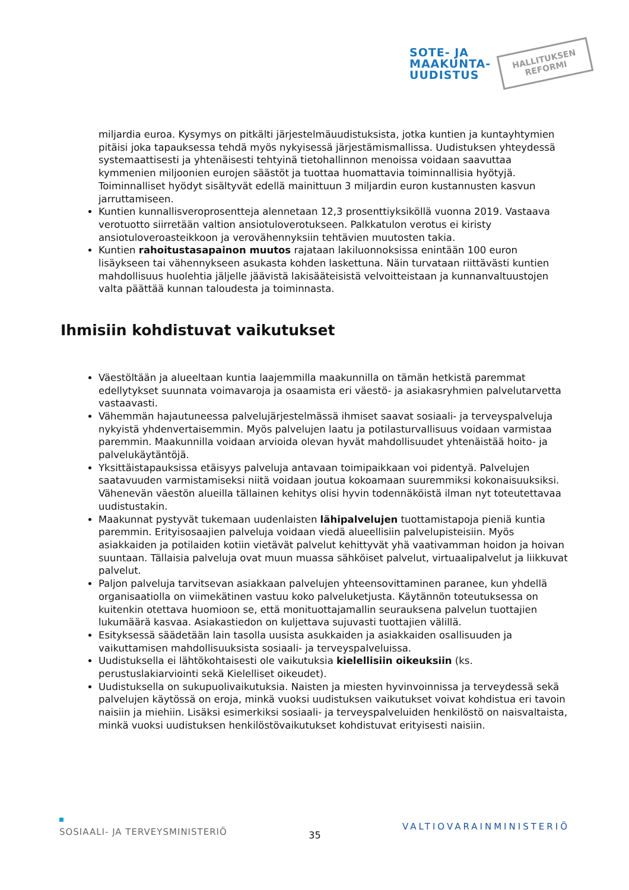SOTE- JA
MAAKUNTA-
UUDISTUS
HALLITUKSEN
REFORMI
miljardia euroa. Kysymys on pitkälti järjestelmäuudistuksista, jotka kuntien ja kuntayhtymien pitäisi joka tapauksessa tehdä myös nykyisessä järjestämismallissa. Uudistuksen yhteydessä systemaattisesti ja yhtenäisesti tehtyinä tietohallinnon menoissa voidaan saavuttaa kymmenien miljoonien eurojen säästöt ja tuottaa huomattavia toiminnallisia hyötyjä. Toiminnalliset hyödyt sisältyvät edellä mainittuun 3 miljardin euron kustannusten kasvun jarruttamiseen.
Kuntien kunnallisveroprosentteja alennetaan 12,3 prosenttiyksiköllä vuonna 2019. Vastaava verotuotto siirretään valtion ansiotuloverotukseen. Palkkatulon verotus ei kiristy ansiotuloveroasteikkoon ja verovähennyksiin tehtävien muutosten takia.
Kuntien rahoitustasapainon muutos rajataan lakiluonnoksissa enintään 100 euron lisäykseen tai vähennykseen asukasta kohden laskettuna. Näin turvataan riittävästi kuntien mahdollisuus huolehtia jäljelle jäävistä lakisääteisistä velvoitteistaan ja kunnanvaltuustojen valta päättää kunnan taloudesta ja toiminnasta.
Ihmisiin kohdistuvat vaikutukset
Väestöltään ja alueeltaan kuntia laajemmilla maakunnilla on tämän hetkistä paremmat edellytykset suunnata voimavaroja ja osaamista eri väestö- ja asiakasryhmien palvelutarvetta vastaavasti.
Vähemmän hajautuneessa palvelujärjestelmässä ihmiset saavat sosiaali- ja terveyspalveluja nykyistä yhdenvertaisemmin. Myös palvelujen laatu ja potilasturvallisuus voidaan varmistaa paremmin. Maakunnilla voidaan arvioida olevan hyvät mahdollisuudet yhtenäistää hoito- ja palvelukäytäntöjä.
Yksittäistapauksissa etäisyys palveluja antavaan toimipaikkaan voi pidentyä. Palvelujen saatavuuden varmistamiseksi niitä voidaan joutua kokoamaan suuremmiksi kokonaisuuksiksi. Vähenevän väestön alueilla tällainen kehitys olisi hyvin todennäköistä ilman nyt toteutettavaa uudistustakin.
Maakunnat pystyvät tukemaan uudenlaisten lähipalvelujen tuottamistapoja pieniä kuntia paremmin. Erityisosaajien palveluja voidaan viedä alueellisiin palvelupisteisiin. Myös asiakkaiden ja potilaiden kotiin vietävät palvelut kehittyvät yhä vaativamman hoidon ja hoivan suuntaan. Tällaisia palveluja ovat muun muassa sähköiset palvelut, virtuaalipalvelut ja liikkuvat palvelut.
Paljon palveluja tarvitsevan asiakkaan palvelujen yhteensovittaminen paranee, kun yhdellä organisaatiolla on viimekätinen vastuu koko palveluketjusta. Käytännön toteutuksessa on kuitenkin otettava huomioon se, että monituottajamallin seurauksena palvelun tuottajien lukumäärä kasvaa. Asiakastiedon on kuljettava sujuvasti tuottajien välillä.
Esityksessä säädetään lain tasolla uusista asukkaiden ja asiakkaiden osallisuuden ja vaikuttamisen mahdollisuuksista sosiaali- ja terveyspalveluissa.
Uudistuksella ei lähtökohtaisesti ole vaikutuksia kielellisiin oikeuksiin (ks. perustuslakiarviointi sekä Kielelliset oikeudet).
Uudistuksella on sukupuolivaikutuksia. Naisten ja miesten hyvinvoinnissa ja terveydessä sekä palvelujen käytössä on eroja, minkä vuoksi uudistuksen vaikutukset voivat kohdistua eri tavoin naisiin ja miehiin. Lisäksi esimerkiksi sosiaali- ja terveyspalveluiden henkilöstö on naisvaltaista, minkä vuoksi uudistuksen henkilöstövaikutukset kohdistuvat erityisesti naisiin.
SOSIAALI- JA TERVEYSMINISTERIÖ
35
VALTIOVARAINMINISTERIÖ